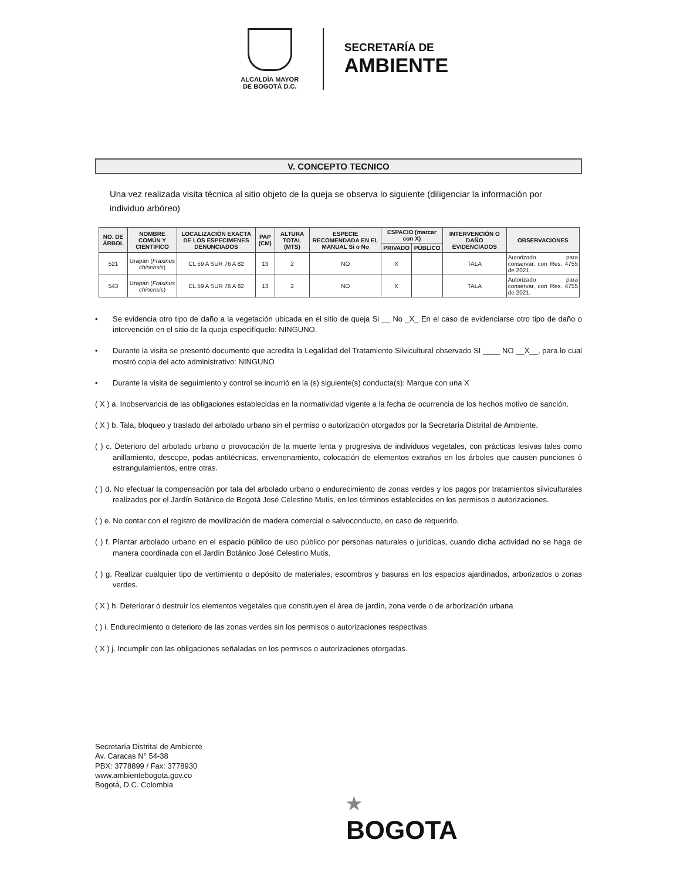ALCALDÍA MAYOR
DE BOGOTÁ D.C.
SECRETARÍA DE
AMBIENTE
V. CONCEPTO TECNICO
Una vez realizada visita técnica al sitio objeto de la queja se observa lo siguiente (diligenciar la información por individuo arbóreo)
| NO. DE ÁRBOL | NOMBRE COMÚN Y CIENTIFICO | LOCALIZACIÓN EXACTA DE LOS ESPECIMENES DENUNCIADOS | PAP (CM) | ALTURA TOTAL (MTS) | ESPECIE RECOMENDADA EN EL MANUAL Si o No | ESPACIO (marcar con X) | | INTERVENCIÓN O DAÑO EVIDENCIADOS | OBSERVACIONES |
| --- | --- | --- | --- | --- | --- | --- | --- | --- | --- |
| | | | | | | PRIVADO | PÚBLICO | | |
| 521 | Urapán ( Fraxinus chinensis ) | CL 59 A SUR 76 A 82 | 13 | 2 | NO | X | | TALA | Autorizado para conservar, con Res. 4755 de 2021. |
| 543 | Urapán ( Fraxinus chinensis ) | CL 59 A SUR 76 A 82 | 13 | 2 | NO | X | | TALA | Autorizado para conservar, con Res. 4755 de 2021. |
• Se evidencia otro tipo de daño a la vegetación ubicada en el sitio de queja Si __ No _X_ En el caso de evidenciarse otro tipo de daño o intervención en el sitio de la queja especifíquelo: NINGUNO.
• Durante la visita se presentó documento que acredita la Legalidad del Tratamiento Silvicultural observado SI ____ NO __X__, para lo cual mostró copia del acto administrativo: NINGUNO
• Durante la visita de seguimiento y control se incurrió en la (s) siguiente(s) conducta(s): Marque con una X
( X ) a. Inobservancia de las obligaciones establecidas en la normatividad vigente a la fecha de ocurrencia de los hechos motivo de sanción.
( X ) b. Tala, bloqueo y traslado del arbolado urbano sin el permiso o autorización otorgados por la Secretaría Distrital de Ambiente.
( ) c. Deterioro del arbolado urbano o provocación de la muerte lenta y progresiva de individuos vegetales, con prácticas lesivas tales como anillamiento, descope, podas antitécnicas, envenenamiento, colocación de elementos extraños en los árboles que causen punciones ó estrangulamientos, entre otras.
( ) d. No efectuar la compensación por tala del arbolado urbano o endurecimiento de zonas verdes y los pagos por tratamientos silviculturales realizados por el Jardín Botánico de Bogotá José Celestino Mutis, en los términos establecidos en los permisos o autorizaciones.
( ) e. No contar con el registro de movilización de madera comercial o salvoconducto, en caso de requerirlo.
( ) f. Plantar arbolado urbano en el espacio público de uso público por personas naturales o jurídicas, cuando dicha actividad no se haga de manera coordinada con el Jardín Botánico José Celestino Mutis.
( ) g. Realizar cualquier tipo de vertimiento o depósito de materiales, escombros y basuras en los espacios ajardinados, arborizados o zonas verdes.
( X ) h. Deteriorar ó destruir los elementos vegetales que constituyen el área de jardín, zona verde o de arborización urbana
( ) i. Endurecimiento o deterioro de las zonas verdes sin los permisos o autorizaciones respectivas.
( X ) j. Incumplir con las obligaciones señaladas en los permisos o autorizaciones otorgadas.
Secretaría Distrital de Ambiente
Av. Caracas N° 54-38
PBX: 3778899 / Fax: 3778930
www.ambientebogota.gov.co
Bogotá, D.C. Colombia
★
BOGOTA